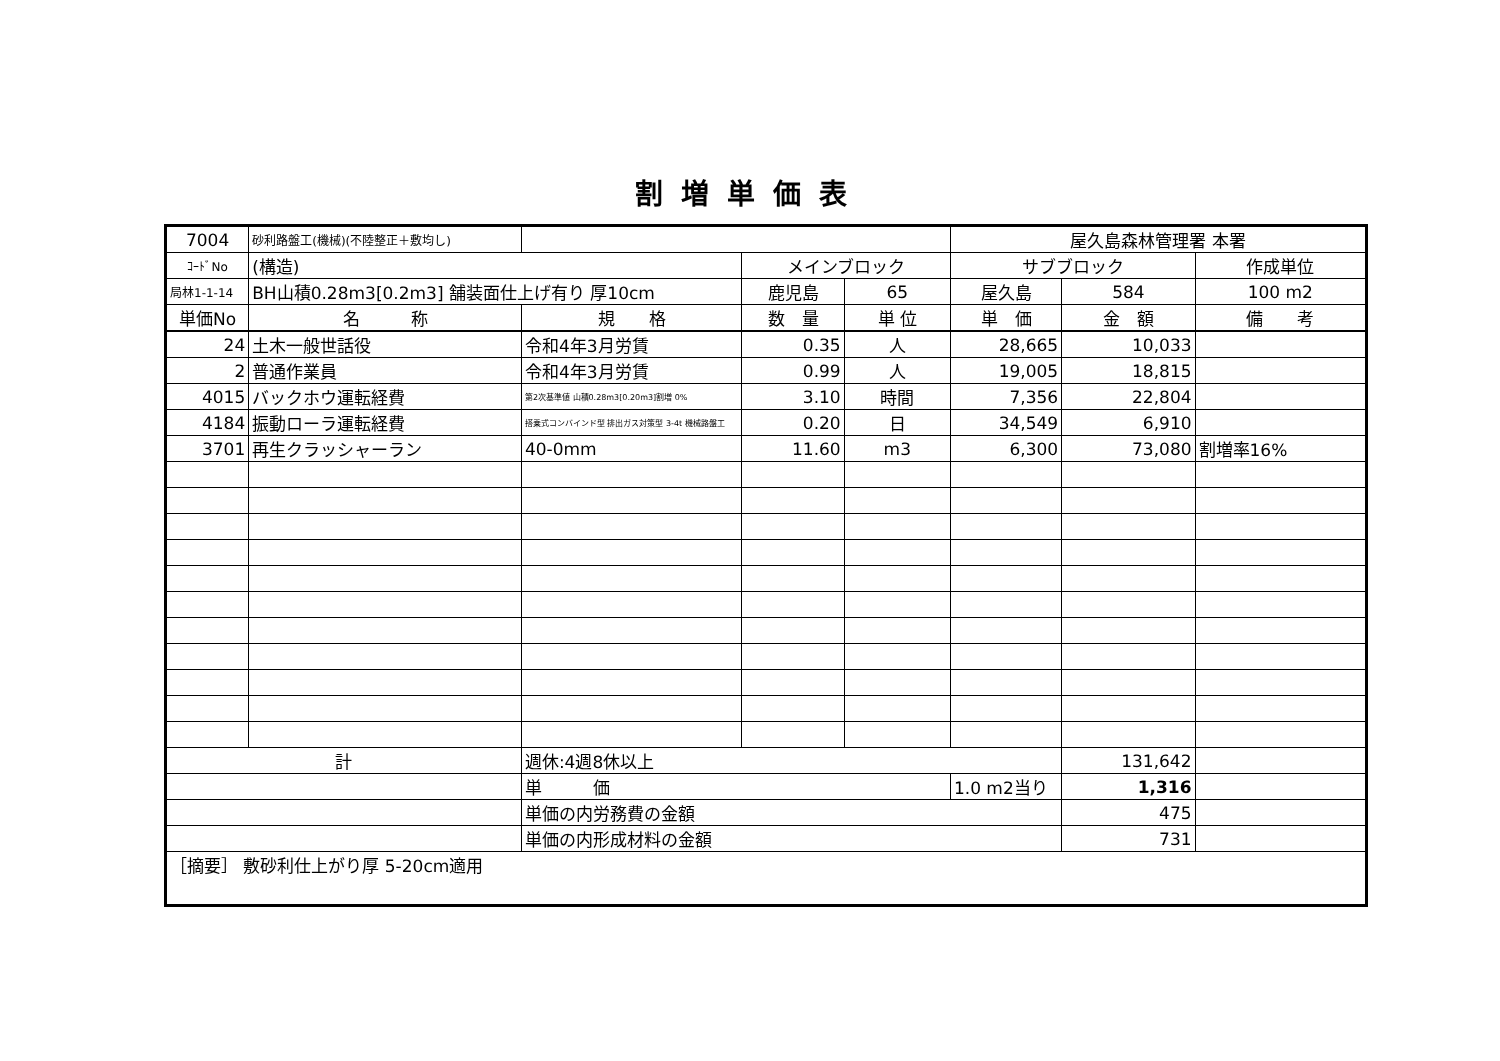割増単価表
| 7004 | 砂利路盤工(機械)(不陸整正＋敷均し) | | | | 屋久島森林管理署 本署 | | |
| ｺｰﾄﾞNo | (構造) | | メインブロック | | サブブロック | | 作成単位 |
| 局林1-1-14 | BH山積0.28m3[0.2m3] 舗装面仕上げ有り 厚10cm | | 鹿児島 | 65 | 屋久島 | 584 | 100 m2 |
| 単価No | 名 称 | 規 格 | 数 量 | 単 位 | 単 価 | 金 額 | 備 考 |
| 24 | 土木一般世話役 | 令和4年3月労賃 | 0.35 | 人 | 28,665 | 10,033 | |
| 2 | 普通作業員 | 令和4年3月労賃 | 0.99 | 人 | 19,005 | 18,815 | |
| 4015 | バックホウ運転経費 | 第2次基準値 山積0.28m3[0.20m3]割増 0% | 3.10 | 時間 | 7,356 | 22,804 | |
| 4184 | 振動ローラ運転経費 | 搭乗式コンバインド型 排出ガス対策型 3-4t 機械路盤工 | 0.20 | 日 | 34,549 | 6,910 | |
| 3701 | 再生クラッシャーラン | 40-0mm | 11.60 | m3 | 6,300 | 73,080 | 割増率16% |
| 計 | | 週休:4週8休以上 | | | | 131,642 | |
| | | 単 価 | | | 1.0 m2当り | 1,316 | |
| | | 単価の内労務費の金額 | | | | 475 | |
| | | 単価の内形成材料の金額 | | | | 731 | |
| ［摘要］ 敷砂利仕上がり厚 5-20cm適用 | | | | | | | |